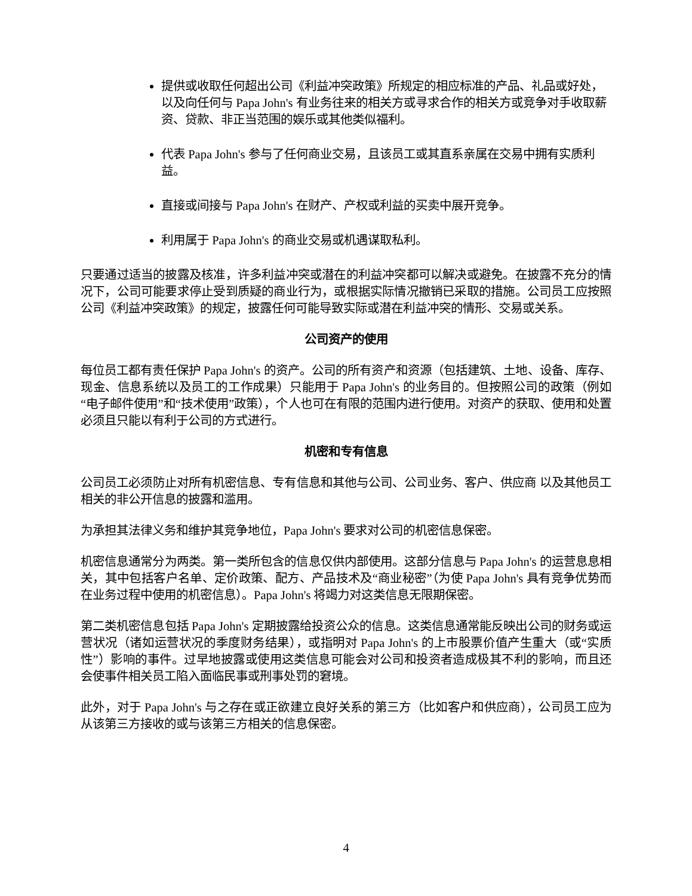提供或收取任何超出公司《利益冲突政策》所规定的相应标准的产品、礼品或好处，以及向任何与 Papa John's 有业务往来的相关方或寻求合作的相关方或竞争对手收取薪资、贷款、非正当范围的娱乐或其他类似福利。
代表 Papa John's 参与了任何商业交易，且该员工或其直系亲属在交易中拥有实质利益。
直接或间接与 Papa John's 在财产、产权或利益的买卖中展开竞争。
利用属于 Papa John's 的商业交易或机遇谋取私利。
只要通过适当的披露及核准，许多利益冲突或潜在的利益冲突都可以解决或避免。在披露不充分的情况下，公司可能要求停止受到质疑的商业行为，或根据实际情况撤销已采取的措施。公司员工应按照公司《利益冲突政策》的规定，披露任何可能导致实际或潜在利益冲突的情形、交易或关系。
公司资产的使用
每位员工都有责任保护 Papa John's 的资产。公司的所有资产和资源（包括建筑、土地、设备、库存、现金、信息系统以及员工的工作成果）只能用于 Papa John's 的业务目的。但按照公司的政策（例如“电子邮件使用”和“技术使用”政策），个人也可在有限的范围内进行使用。对资产的获取、使用和处置必须且只能以有利于公司的方式进行。
机密和专有信息
公司员工必须防止对所有机密信息、专有信息和其他与公司、公司业务、客户、供应商 以及其他员工相关的非公开信息的披露和滥用。
为承担其法律义务和维护其竞争地位，Papa John's 要求对公司的机密信息保密。
机密信息通常分为两类。第一类所包含的信息仅供内部使用。这部分信息与 Papa John's 的运营息息相关，其中包括客户名单、定价政策、配方、产品技术及“商业秘密”（为使 Papa John's 具有竞争优势而在业务过程中使用的机密信息）。Papa John's 将竭力对这类信息无限期保密。
第二类机密信息包括 Papa John's 定期披露给投资公众的信息。这类信息通常能反映出公司的财务或运营状况（诸如运营状况的季度财务结果），或指明对 Papa John's 的上市股票价值产生重大（或“实质性”）影响的事件。过早地披露或使用这类信息可能会对公司和投资者造成极其不利的影响，而且还会使事件相关员工陷入面临民事或刑事处罚的窘境。
此外，对于 Papa John's 与之存在或正欲建立良好关系的第三方（比如客户和供应商），公司员工应为从该第三方接收的或与该第三方相关的信息保密。
4